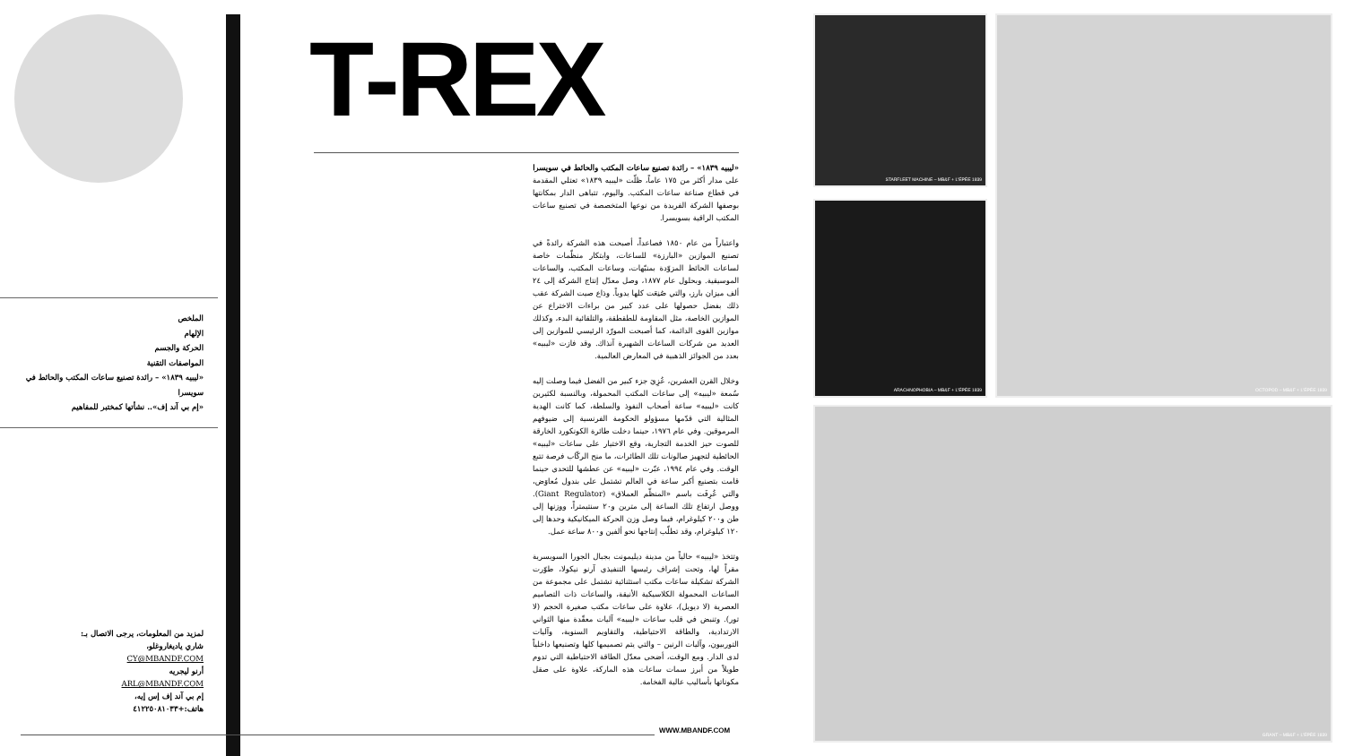الملخص
الإلهام
الحركة والجسم
المواصفات التقنية
«ليبيه ١٨٣٩» – رائدة تصنيع ساعات المكتب والحائط في سويسرا
«إم بي آند إف».. نشأتها كمختبر للمفاهيم
لمزيد من المعلومات، يرجى الاتصال بـ:
شاري ياديغاروغلو،
CY@MBANDF.COM
أرنو ليجريه
ARL@MBANDF.COM
إم بي آند إف إس إيه،
هاتف:+٤١٢٢٥٠٨١٠٣٣
T-REX
«ليبيه ١٨٣٩» – رائدة تصنيع ساعات المكتب والحائط في سويسرا
على مدار أكثر من ١٧٥ عاماً، ظلّت «ليبيه ١٨٣٩» تعتلي المقدمة في قطاع صناعة ساعات المكتب. واليوم، تتباهى الدار بمكانتها بوصفها الشركة الفريدة من نوعها المتخصصة في تصنيع ساعات المكتب الراقية بسويسرا.
واعتباراً من عام ١٨٥٠ فصاعداً، أصبحت هذه الشركة رائدةً في تصنيع الموازين «البارزة» للساعات، وابتكار منظّمات خاصة لساعات الحائط المزوّدة بمنبّهات، وساعات المكتب، والساعات الموسيقية. وبحلول عام ١٨٧٧، وصل معدّل إنتاج الشركة إلى ٢٤ ألف ميزان بارز، والتي صُنِعَت كلها يدوياً. وذاع صيت الشركة عقب ذلك بفضل حصولها على عدد كبير من براءات الاختراع عن الموازين الخاصة، مثل المقاومة للطقطقة، والتلقائية البدء، وكذلك موازين القوى الدائمة، كما أصبحت المورّد الرئيسي للموازين إلى العديد من شركات الساعات الشهيرة آنذاك. وقد فازت «ليبيه» بعدد من الجوائز الذهبية في المعارض العالمية.
وخلال القرن العشرين، عُزِيَ جزء كبير من الفضل فيما وصلت إليه سُمعة «ليبيه» إلى ساعات المكتب المحمولة، وبالنسبة لكثيرين كانت «ليبيه» ساعة أصحاب النفوذ والسلطة، كما كانت الهدية المثالية التي قدّمها مسؤولو الحكومة الفرنسية إلى ضيوفهم المرموقين. وفي عام ١٩٧٦، حينما دخلت طائرة الكونكورد الخارقة للصوت حيز الخدمة التجارية، وقع الاختيار على ساعات «ليبيه» الحائطية لتجهيز صالونات تلك الطائرات، ما منح الركّاب فرصة تتبع الوقت. وفي عام ١٩٩٤، عبّرت «ليبيه» عن عطشها للتحدي حينما قامت بتصنيع أكبر ساعة في العالم تشتمل على بندول مُعاوَض، والتي عُرِفَت باسم «المنظّم العملاق» (Giant Regulator). ووصل ارتفاع تلك الساعة إلى مترين و٢٠ سنتيمتراً، ووزنها إلى طن و٢٠٠ كيلوغرام، فيما وصل وزن الحركة الميكانيكية وحدها إلى ١٢٠ كيلوغرام، وقد تطلّب إنتاجها نحو ألفين و٨٠٠ ساعة عمل.
وتتخذ «ليبيه» حالياً من مدينة ديليمونت بجبال الجورا السويسرية مقراً لها، وتحت إشراف رئيسها التنفيذي آرنو نيكولا، طوّرت الشركة تشكيلة ساعات مكتب استثنائية تشتمل على مجموعة من الساعات المحمولة الكلاسيكية الأنيقة، والساعات ذات التصاميم العصرية (لا ديويل)، علاوة على ساعات مكتب صغيرة الحجم (لا تور). وتنبض في قلب ساعات «ليبيه» آليات معقّدة منها الثواني الارتدادية، والطاقة الاحتياطية، والتقاويم السنوية، وآليات التوربيون، وآليات الرنين – والتي يتم تصميمها كلها وتصنيعها داخلياً لدى الدار. ومع الوقت، أضحى معدّل الطاقة الاحتياطية التي تدوم طويلاً من أبرز سمات ساعات هذه الماركة، علاوة على صقل مكوناتها بأساليب عالية الفخامة.
WWW.MBANDF.COM
STARFLEET MACHINE – MB&F + L'ÉPÉE 1839
ARACHNOPHOBIA – MB&F + L'ÉPÉE 1839
OCTOPOD – MB&F + L'ÉPÉE 1839
GRANT – MB&F + L'ÉPÉE 1839